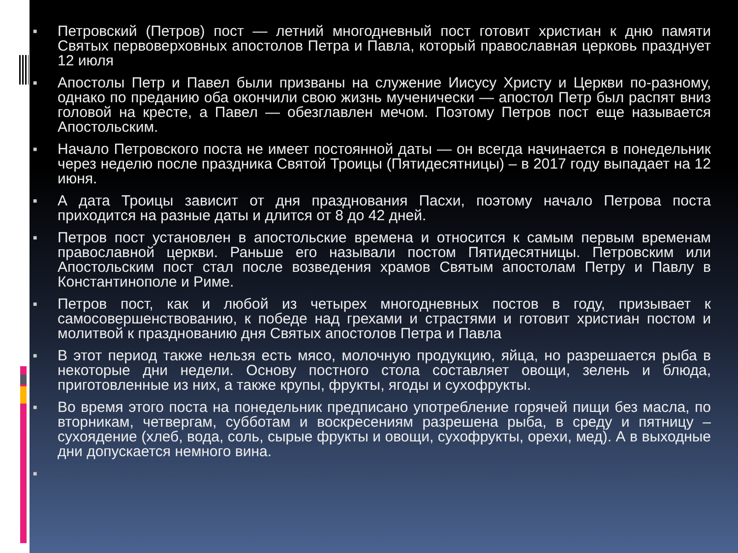■ Петровский (Петров) пост — летний многодневный пост готовит христиан к дню памяти Святых первоверховных апостолов Петра и Павла, который православная церковь празднует 12 июля
■ Апостолы Петр и Павел были призваны на служение Иисусу Христу и Церкви по-разному, однако по преданию оба окончили свою жизнь мученически — апостол Петр был распят вниз головой на кресте, а Павел — обезглавлен мечом. Поэтому Петров пост еще называется Апостольским.
■ Начало Петровского поста не имеет постоянной даты — он всегда начинается в понедельник через неделю после праздника Святой Троицы (Пятидесятницы) – в 2017 году выпадает на 12 июня.
■ А дата Троицы зависит от дня празднования Пасхи, поэтому начало Петрова поста приходится на разные даты и длится от 8 до 42 дней.
■ Петров пост установлен в апостольские времена и относится к самым первым временам православной церкви. Раньше его называли постом Пятидесятницы. Петровским или Апостольским пост стал после возведения храмов Святым апостолам Петру и Павлу в Константинополе и Риме.
■ Петров пост, как и любой из четырех многодневных постов в году, призывает к самосовершенствованию, к победе над грехами и страстями и готовит христиан постом и молитвой к празднованию дня Святых апостолов Петра и Павла
■ В этот период также нельзя есть мясо, молочную продукцию, яйца, но разрешается рыба в некоторые дни недели. Основу постного стола составляет овощи, зелень и блюда, приготовленные из них, а также крупы, фрукты, ягоды и сухофрукты.
■ Во время этого поста на понедельник предписано употребление горячей пищи без масла, по вторникам, четвергам, субботам и воскресениям разрешена рыба, в среду и пятницу – сухоядение (хлеб, вода, соль, сырые фрукты и овощи, сухофрукты, орехи, мед). А в выходные дни допускается немного вина.
■